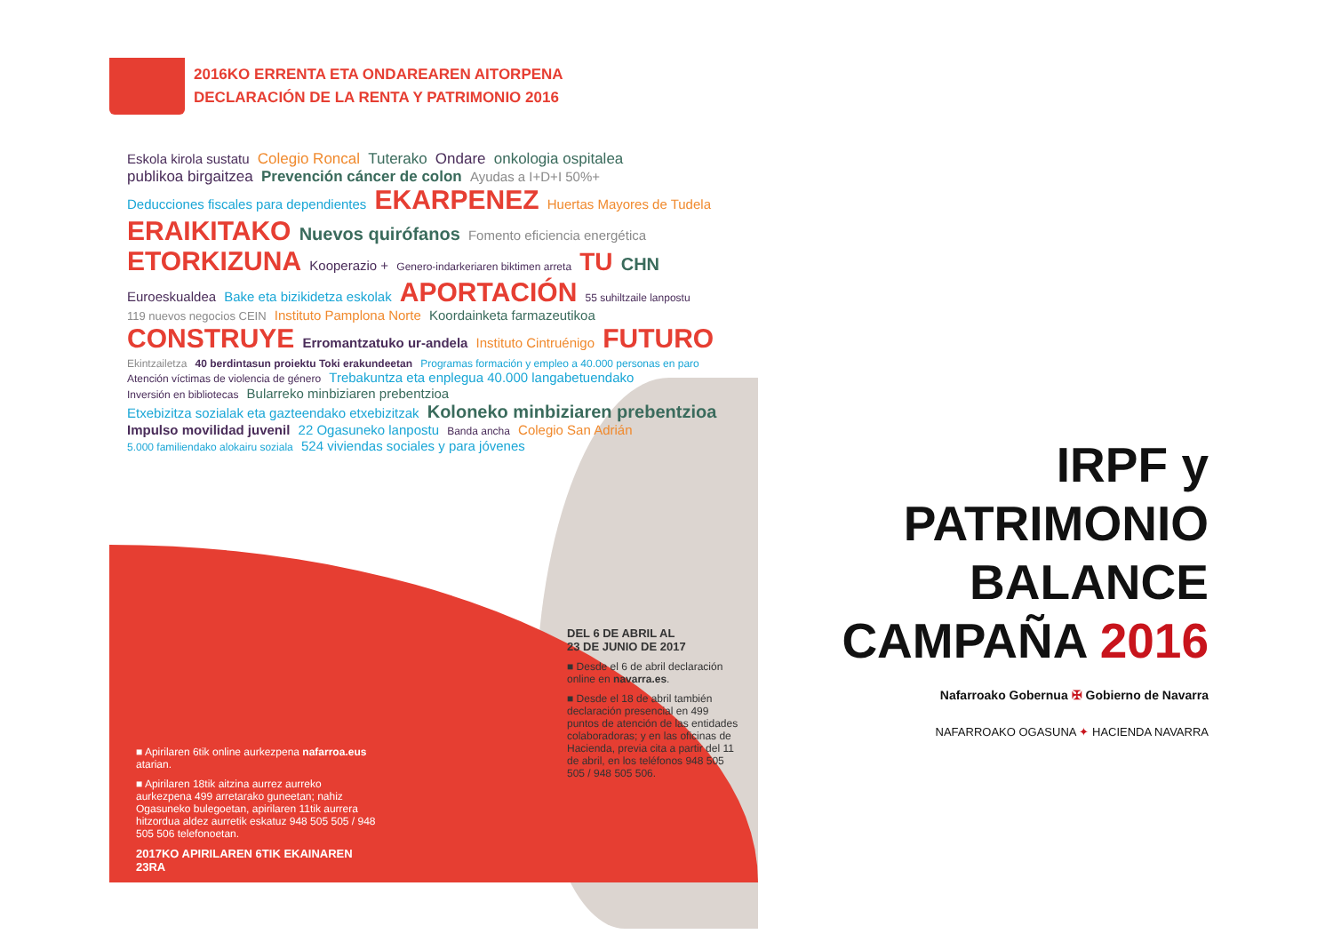2016KO ERRENTA ETA ONDAREAREN AITORPENA
DECLARACIÓN DE LA RENTA Y PATRIMONIO 2016
Eskola kirola sustatu Colegio Roncal Tuterako Ondare onkologia ospitalea publikoa birgaitzea Prevención cáncer de colon Ayudas a I+D+I 50%+ Deducciones fiscales para dependientes EKARPENEZ Huertas Mayores de Tudela ERAIKITAKO Nuevos quirófanos Fomento eficiencia energética ETORKIZUNA Kooperazio + Genero-indarkeriaren biktimen arreta TU CHN Euroeskualdea Bake eta bizikidetza eskolak APORTACIÓN 55 suhiltzaile lanpostu 119 nuevos negocios CEIN Instituto Pamplona Norte Koordainketa farmazeutikoa CONSTRUYE Erromantzatuko ur-andela Instituto Cintruénigo FUTURO Ekintzailetza 40 berdintasun proiektu Toki erakundeetan Programas formación y empleo a 40.000 personas en paro Atención víctimas de violencia de género Trebakuntza eta enplegua 40.000 langabetuendako Inversión en bibliotecas Bularreko minbiziaren prebentzioa Etxebizitza sozialak eta gazteendako etxebizitzak Koloneko minbiziaren prebentzioa Impulso movilidad juvenil 22 Ogasuneko lanpostu Banda ancha Colegio San Adrián 5.000 familiendako alokairu soziala 524 viviendas sociales y para jóvenes
DEL 6 DE ABRIL AL
23 DE JUNIO DE 2017
■ Desde el 6 de abril declaración online en navarra.es.
■ Desde el 18 de abril también declaración presencial en 499 puntos de atención de las entidades colaboradoras; y en las oficinas de Hacienda, previa cita a partir del 11 de abril, en los teléfonos 948 505 505 / 948 505 506.
■ Apirilaren 6tik online aurkezpena nafarroa.eus atarian.
■ Apirilaren 18tik aitzina aurrez aurreko aurkezpena 499 arretarako guneetan; nahiz Ogasuneko bulegoetan, apirilaren 11tik aurrera hitzordua aldez aurretik eskatuz 948 505 505 / 948 505 506 telefonoetan.
2017KO APIRILAREN 6TIK EKAINAREN 23RA
IRPF y
PATRIMONIO
BALANCE
CAMPAÑA 2016
Nafarroako Gobernua ✠ Gobierno de Navarra
NAFARROAKO OGASUNA ✦ HACIENDA NAVARRA